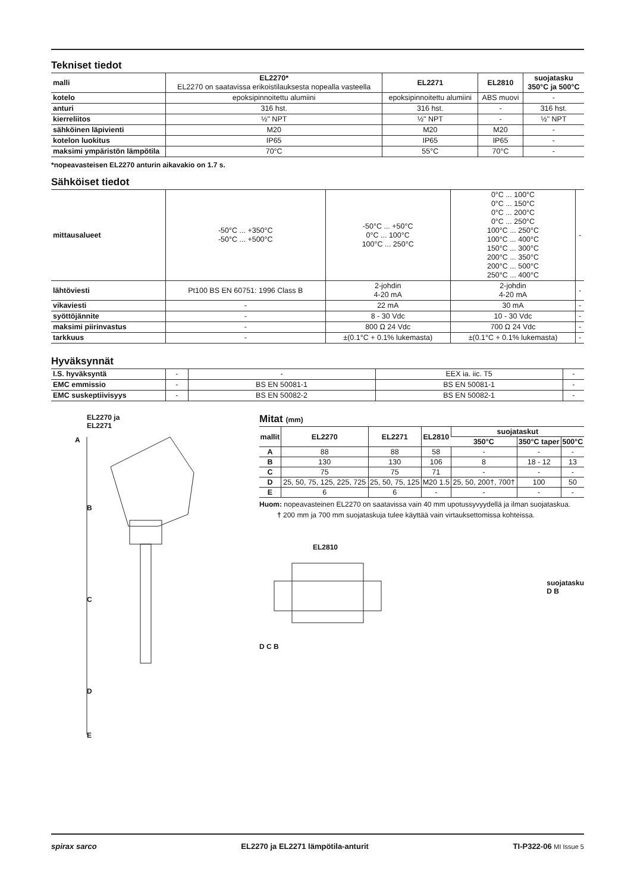Tekniset tiedot
| malli | EL2270* EL2270 on saatavissa erikoistilauksesta nopealla vasteella | EL2271 | EL2810 | suojatasku 350°C ja 500°C |
| kotelo | epoksipinnoitettu alumiini | epoksipinnoitettu alumiini | ABS muovi | - |
| anturi | 316 hst. | 316 hst. | - | 316 hst. |
| kierreliitos | ½" NPT | ½" NPT | - | ½" NPT |
| sähköinen läpivienti | M20 | M20 | M20 | - |
| kotelon luokitus | IP65 | IP65 | IP65 | - |
| maksimi ympäristön lämpötila | 70°C | 55°C | 70°C | - |
*nopeavasteisen EL2270 anturin aikavakio on 1.7 s.
Sähköiset tiedot
| mittausalueet | -50°C ... +350°C -50°C ... +500°C | -50°C ... +50°C 0°C ... 100°C 100°C ... 250°C | 0°C ... 100°C 0°C ... 150°C 0°C ... 200°C 0°C ... 250°C 100°C ... 250°C 100°C ... 400°C 150°C ... 300°C 200°C ... 350°C 200°C ... 500°C 250°C ... 400°C | - |
| lähtöviesti | Pt100 BS EN 60751: 1996 Class B | 2-johdin 4-20 mA | 2-johdin 4-20 mA | - |
| vikaviesti | - | 22 mA | 30 mA | - |
| syöttöjännite | - | 8 - 30 Vdc | 10 - 30 Vdc | - |
| maksimi piirinvastus | - | 800 Ω 24 Vdc | 700 Ω 24 Vdc | - |
| tarkkuus | - | ±(0.1°C + 0.1% lukemasta) | ±(0.1°C + 0.1% lukemasta) | - |
Hyväksynnät
| I.S. hyväksyntä | - | - | EEX ia. iic. T5 | - |
| EMC emmissio | - | BS EN 50081-1 | BS EN 50081-1 | - |
| EMC suskeptiivisyys | - | BS EN 50082-2 | BS EN 50082-1 | - |
EL2270 ja
EL2271
A
B
C
D
E
Mitat (mm)
| mallit | EL2270 | EL2271 | EL2810 | suojataskut | | |
| --- | --- | --- | --- | --- | --- | --- |
| | | | | 350°C | 350°C taper | 500°C |
| A | 88 | 88 | 58 | - | - | - |
| B | 130 | 130 | 106 | 8 | 18 - 12 | 13 |
| C | 75 | 75 | 71 | - | - | - |
| D | 25, 50, 75, 125, 225, 725 | 25, 50, 75, 125 | M20 1.5 | 25, 50, 200†, 700† | 100 | 50 |
| E | 6 | 6 | - | - | - | - |
Huom: nopeavasteinen EL2270 on saatavissa vain 40 mm upotussyvyydellä ja ilman suojataskua.
† 200 mm ja 700 mm suojataskuja tulee käyttää vain virtauksettomissa kohteissa.
EL2810
D C B
suojatasku
D B
spirax sarco EL2270 ja EL2271 lämpötila-anturit TI-P322-06 MI Issue 5